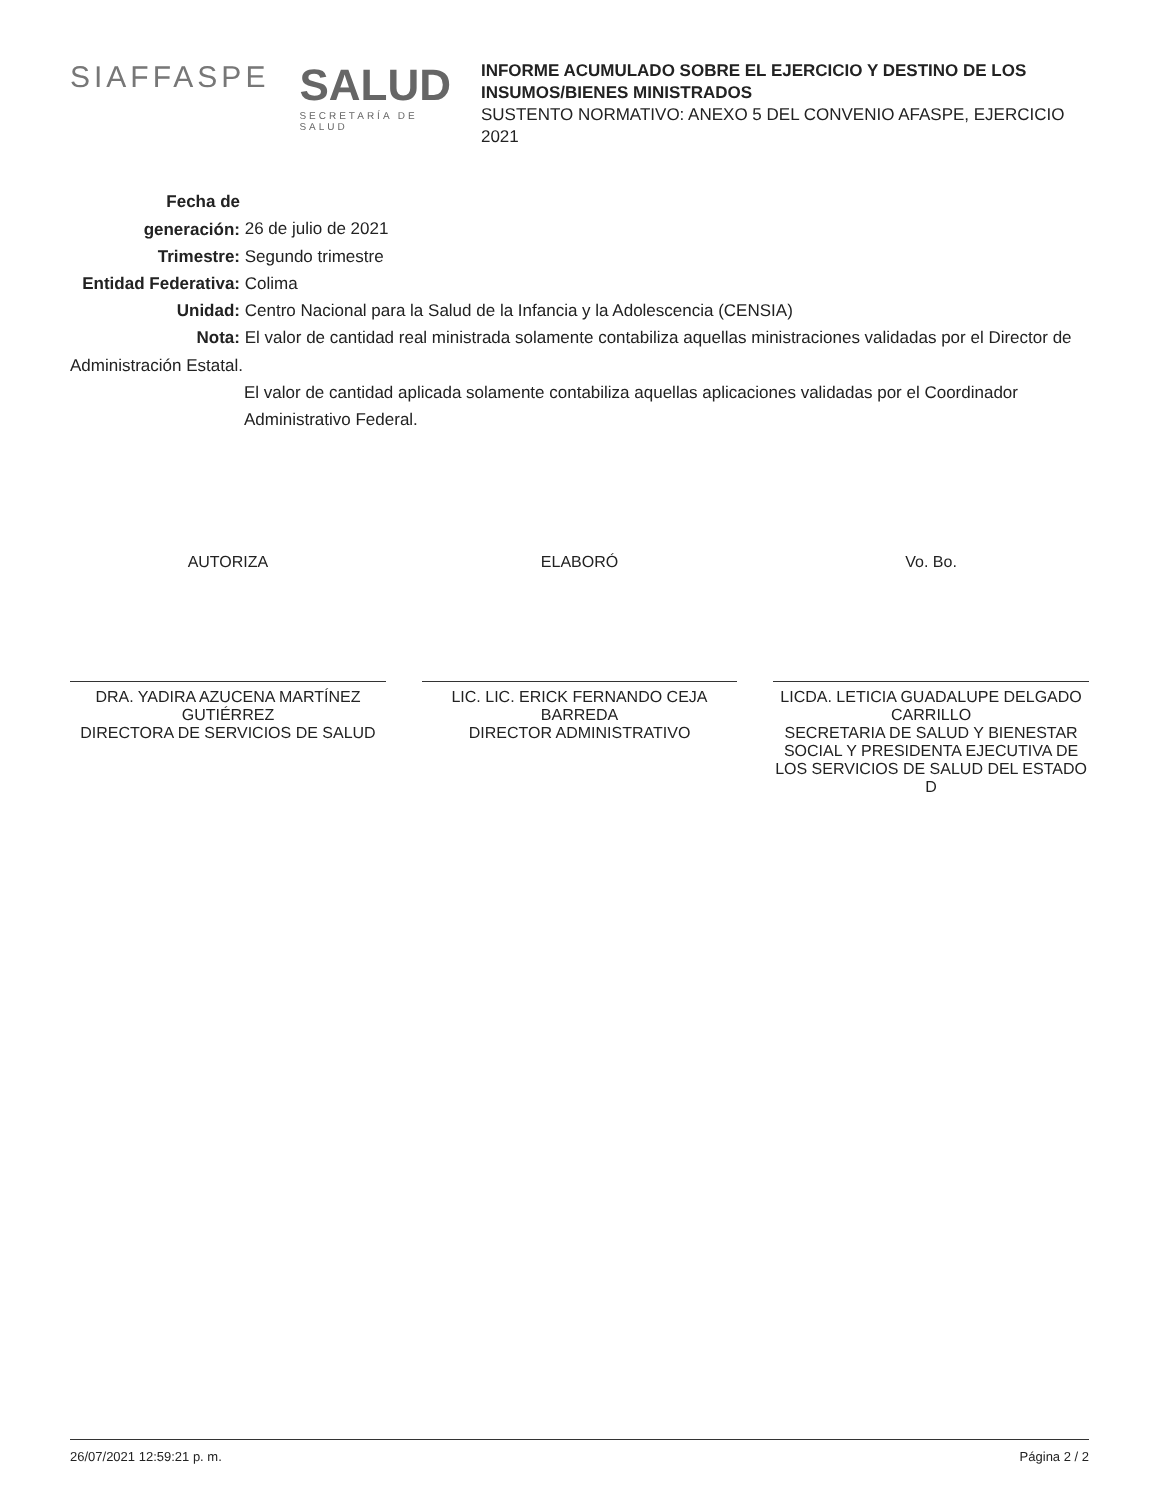SIAFFASPE
SALUD
SECRETARÍA DE SALUD
INFORME ACUMULADO SOBRE EL EJERCICIO Y DESTINO DE LOS INSUMOS/BIENES MINISTRADOS
SUSTENTO NORMATIVO: ANEXO 5 DEL CONVENIO AFASPE, EJERCICIO 2021
Fecha de generación: 26 de julio de 2021
Trimestre: Segundo trimestre
Entidad Federativa: Colima
Unidad: Centro Nacional para la Salud de la Infancia y la Adolescencia (CENSIA)
Nota: El valor de cantidad real ministrada solamente contabiliza aquellas ministraciones validadas por el Director de Administración Estatal.
El valor de cantidad aplicada solamente contabiliza aquellas aplicaciones validadas por el Coordinador Administrativo Federal.
AUTORIZA
DRA. YADIRA AZUCENA MARTÍNEZ GUTIÉRREZ
DIRECTORA DE SERVICIOS DE SALUD
ELABORÓ
LIC. LIC. ERICK FERNANDO CEJA BARREDA
DIRECTOR ADMINISTRATIVO
Vo. Bo.
LICDA. LETICIA GUADALUPE DELGADO CARRILLO
SECRETARIA DE SALUD Y BIENESTAR SOCIAL Y PRESIDENTA EJECUTIVA DE LOS SERVICIOS DE SALUD DEL ESTADO D
26/07/2021 12:59:21 p. m. Página 2 / 2